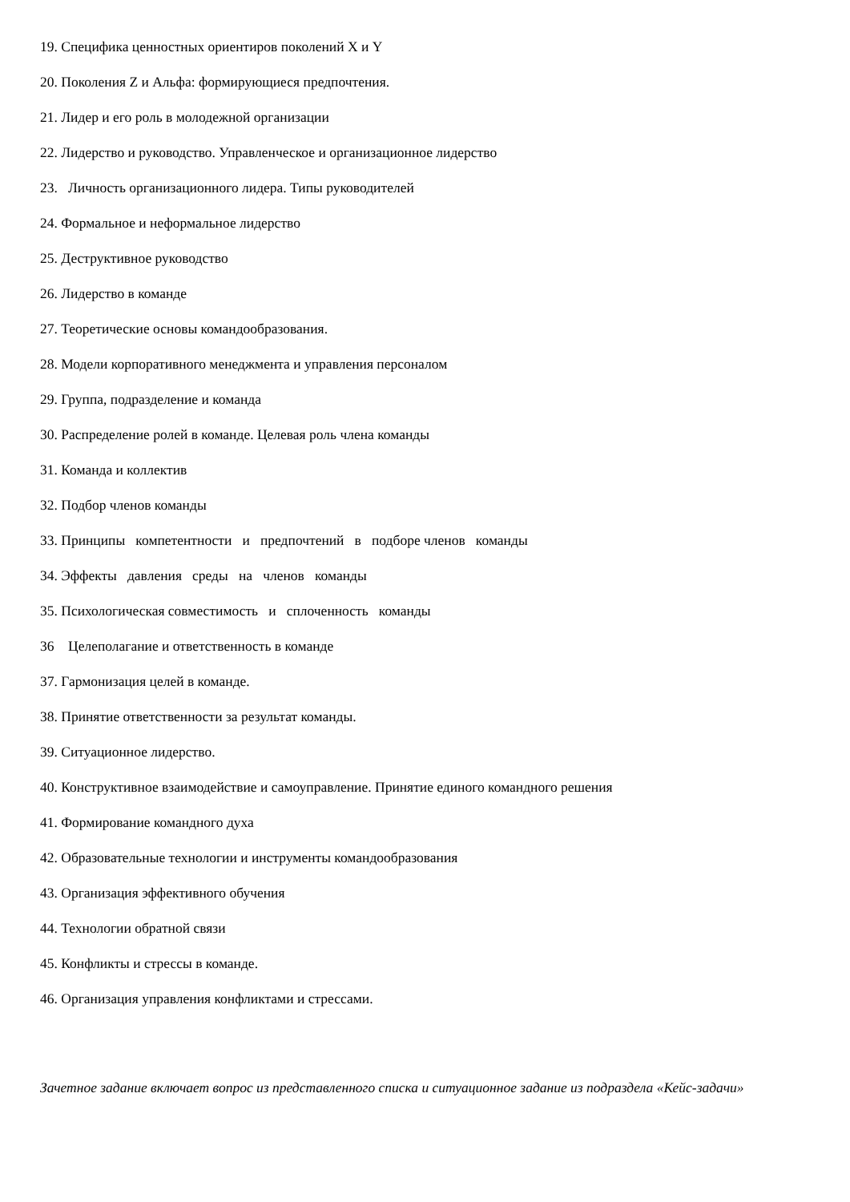19. Специфика ценностных ориентиров поколений X и Y
20. Поколения Z и Альфа: формирующиеся предпочтения.
21. Лидер и его роль в молодежной организации
22. Лидерство и руководство. Управленческое и организационное лидерство
23. Личность организационного лидера. Типы руководителей
24. Формальное и неформальное лидерство
25. Деструктивное руководство
26. Лидерство в команде
27. Теоретические основы командообразования.
28. Модели корпоративного менеджмента и управления персоналом
29. Группа, подразделение и команда
30. Распределение ролей в команде. Целевая роль члена команды
31. Команда и коллектив
32. Подбор членов команды
33. Принципы компетентности и предпочтений в подборе членов команды
34. Эффекты давления среды на членов команды
35. Психологическая совместимость и сплоченность команды
36 Целеполагание и ответственность в команде
37. Гармонизация целей в команде.
38. Принятие ответственности за результат команды.
39. Ситуационное лидерство.
40. Конструктивное взаимодействие и самоуправление. Принятие единого командного решения
41. Формирование командного духа
42. Образовательные технологии и инструменты командообразования
43. Организация эффективного обучения
44. Технологии обратной связи
45. Конфликты и стрессы в команде.
46. Организация управления конфликтами и стрессами.
Зачетное задание включает вопрос из представленного списка и ситуационное задание из подраздела «Кейс-задачи»